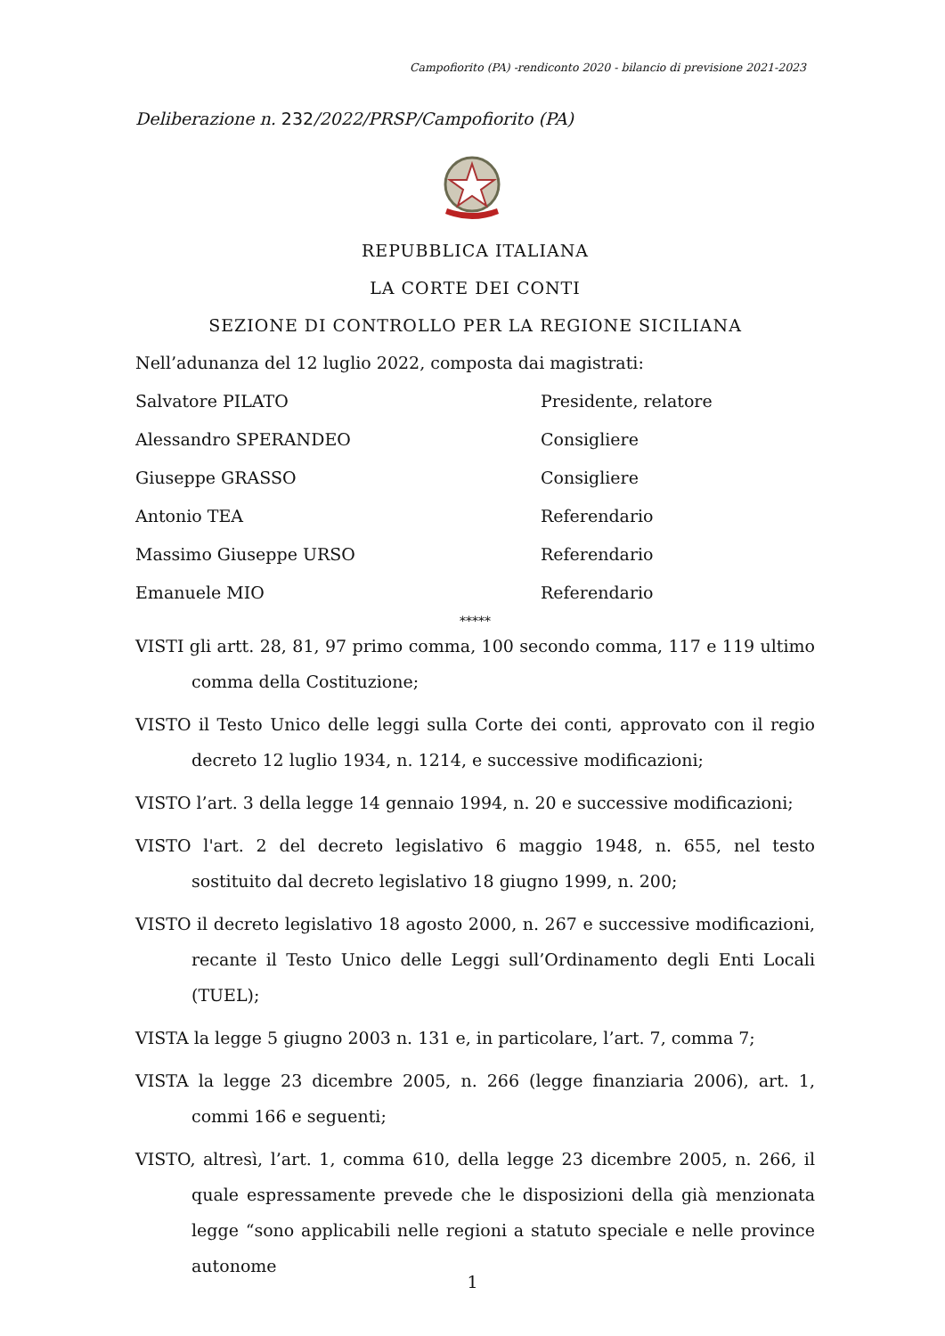Campofiorito (PA) -rendiconto 2020 - bilancio di previsione 2021-2023
Deliberazione n. 232/2022/PRSP/Campofiorito (PA)
REPUBBLICA ITALIANA
LA CORTE DEI CONTI
SEZIONE DI CONTROLLO PER LA REGIONE SICILIANA
Nell’adunanza del 12 luglio 2022, composta dai magistrati:
Salvatore PILATO Presidente, relatore
Alessandro SPERANDEO Consigliere
Giuseppe GRASSO Consigliere
Antonio TEA Referendario
Massimo Giuseppe URSO Referendario
Emanuele MIO Referendario
*****
VISTI gli artt. 28, 81, 97 primo comma, 100 secondo comma, 117 e 119 ultimo comma della Costituzione;
VISTO il Testo Unico delle leggi sulla Corte dei conti, approvato con il regio decreto 12 luglio 1934, n. 1214, e successive modificazioni;
VISTO l’art. 3 della legge 14 gennaio 1994, n. 20 e successive modificazioni;
VISTO l'art. 2 del decreto legislativo 6 maggio 1948, n. 655, nel testo sostituito dal decreto legislativo 18 giugno 1999, n. 200;
VISTO il decreto legislativo 18 agosto 2000, n. 267 e successive modificazioni, recante il Testo Unico delle Leggi sull’Ordinamento degli Enti Locali (TUEL);
VISTA la legge 5 giugno 2003 n. 131 e, in particolare, l’art. 7, comma 7;
VISTA la legge 23 dicembre 2005, n. 266 (legge finanziaria 2006), art. 1, commi 166 e seguenti;
VISTO, altresì, l’art. 1, comma 610, della legge 23 dicembre 2005, n. 266, il quale espressamente prevede che le disposizioni della già menzionata legge “sono applicabili nelle regioni a statuto speciale e nelle province autonome
1